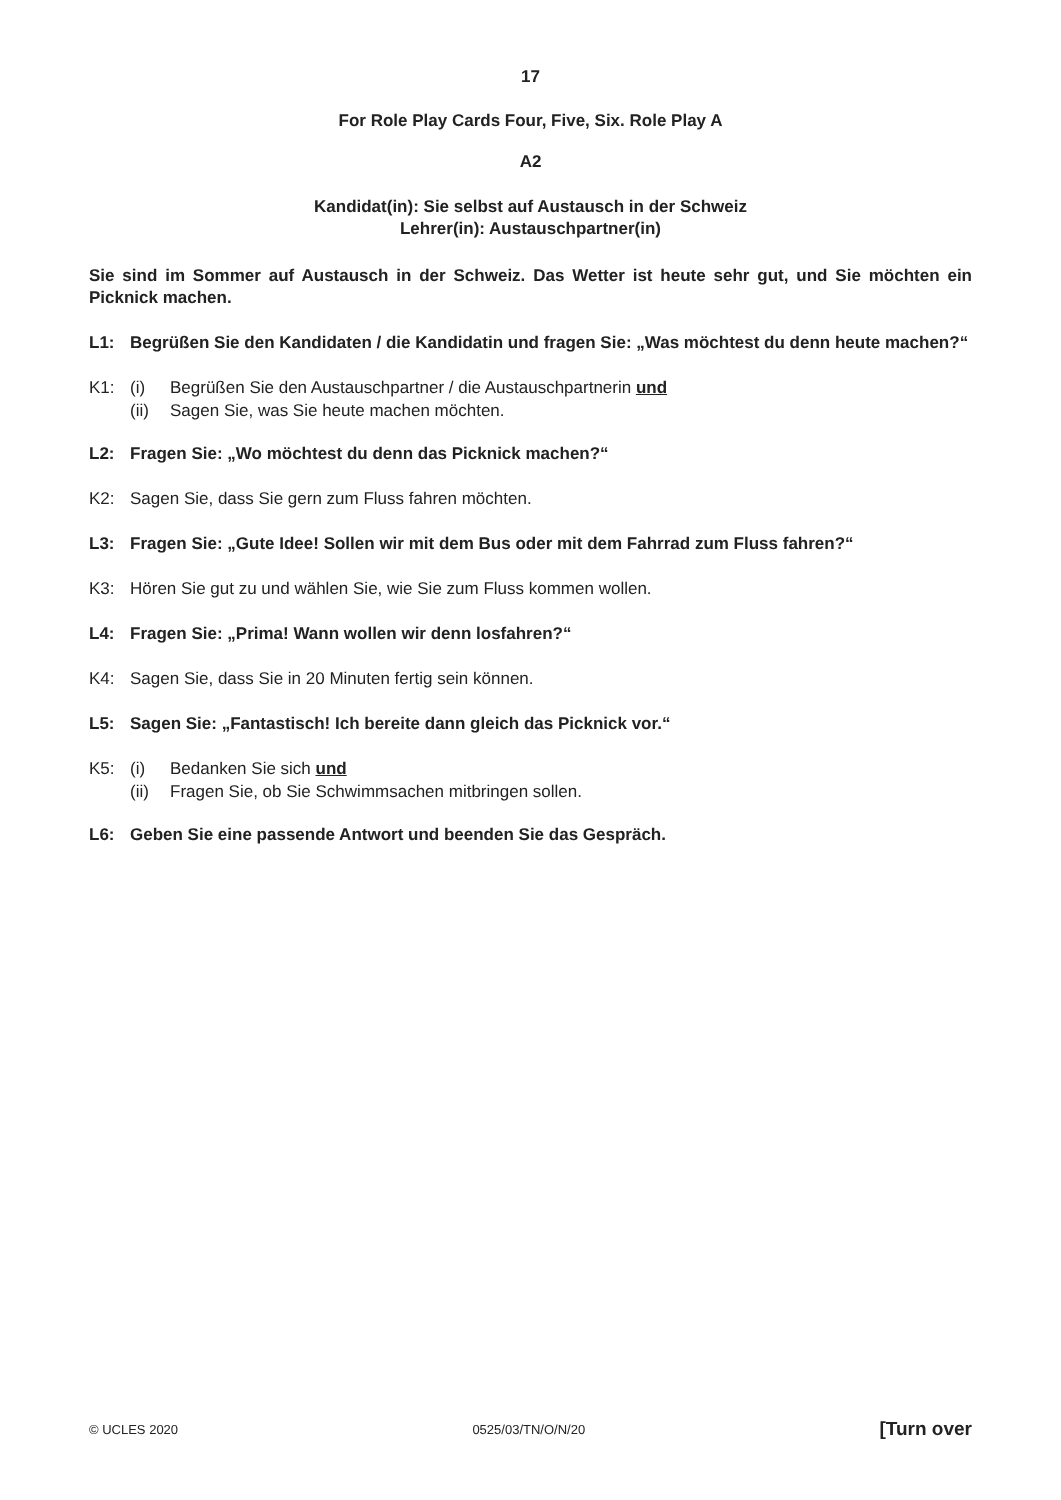17
For Role Play Cards Four, Five, Six. Role Play A
A2
Kandidat(in): Sie selbst auf Austausch in der Schweiz
Lehrer(in): Austauschpartner(in)
Sie sind im Sommer auf Austausch in der Schweiz. Das Wetter ist heute sehr gut, und Sie möchten ein Picknick machen.
L1: Begrüßen Sie den Kandidaten / die Kandidatin und fragen Sie: „Was möchtest du denn heute machen?“
K1: (i) Begrüßen Sie den Austauschpartner / die Austauschpartnerin und
(ii) Sagen Sie, was Sie heute machen möchten.
L2: Fragen Sie: „Wo möchtest du denn das Picknick machen?“
K2: Sagen Sie, dass Sie gern zum Fluss fahren möchten.
L3: Fragen Sie: „Gute Idee! Sollen wir mit dem Bus oder mit dem Fahrrad zum Fluss fahren?“
K3: Hören Sie gut zu und wählen Sie, wie Sie zum Fluss kommen wollen.
L4: Fragen Sie: „Prima! Wann wollen wir denn losfahren?“
K4: Sagen Sie, dass Sie in 20 Minuten fertig sein können.
L5: Sagen Sie: „Fantastisch! Ich bereite dann gleich das Picknick vor.“
K5: (i) Bedanken Sie sich und
(ii) Fragen Sie, ob Sie Schwimmsachen mitbringen sollen.
L6: Geben Sie eine passende Antwort und beenden Sie das Gespräch.
© UCLES 2020 0525/03/TN/O/N/20 [Turn over